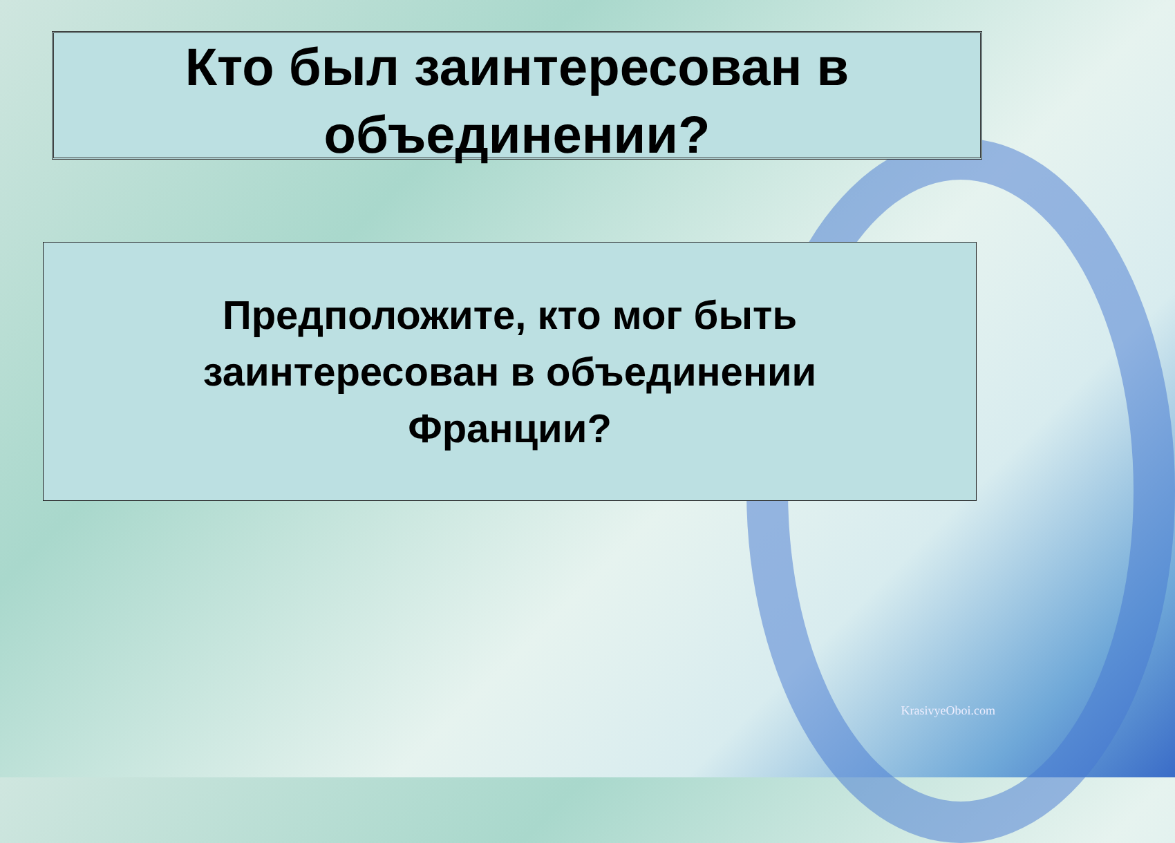Кто был заинтересован в объединении?
Предположите, кто мог быть заинтересован в объединении Франции?
KrasivyeOboi.com